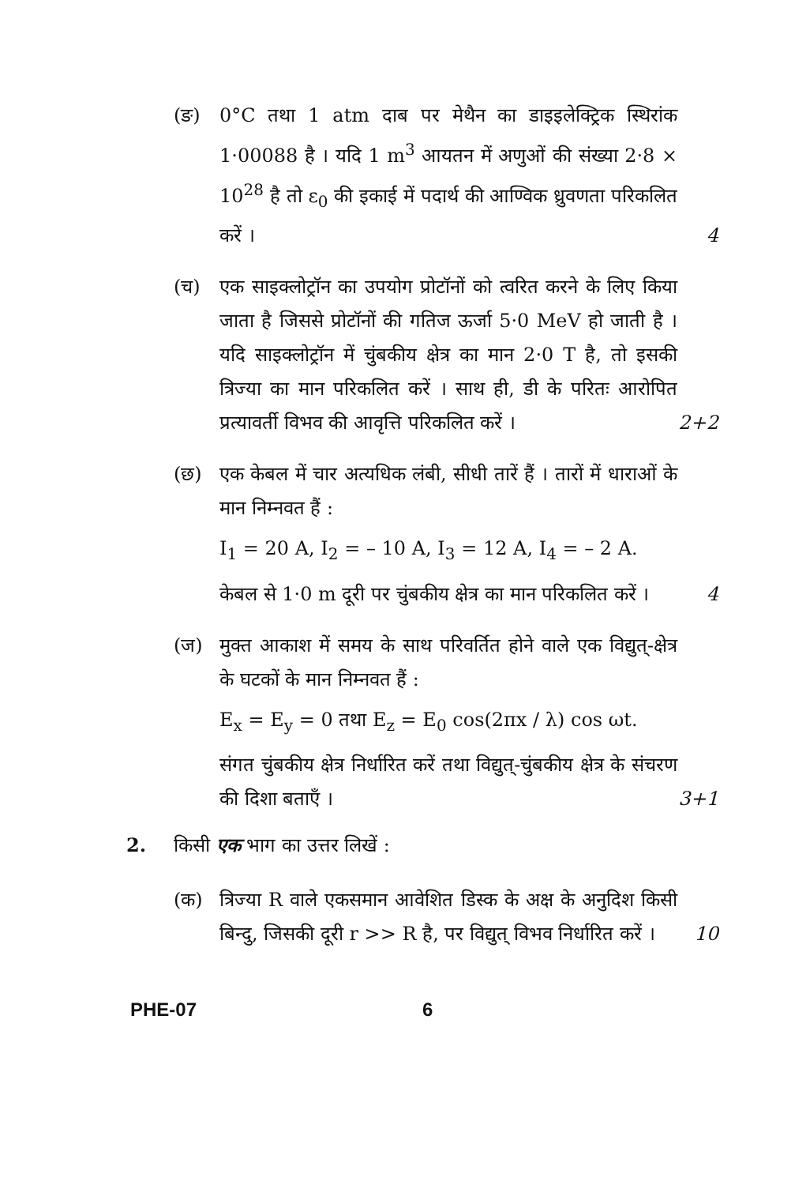(ङ) 0°C तथा 1 atm दाब पर मेथैन का डाइइलेक्ट्रिक स्थिरांक 1·00088 है । यदि 1 m<sup>3</sup> आयतन में अणुओं की संख्या 2·8 × 10<sup>28</sup> है तो ε<sub>0</sub> की इकाई में पदार्थ की आण्विक ध्रुवणता परिकलित करें ।
4
(च) एक साइक्लोट्रॉन का उपयोग प्रोटॉनों को त्वरित करने के लिए किया जाता है जिससे प्रोटॉनों की गतिज ऊर्जा 5·0 MeV हो जाती है । यदि साइक्लोट्रॉन में चुंबकीय क्षेत्र का मान 2·0 T है, तो इसकी त्रिज्या का मान परिकलित करें । साथ ही, डी के परितः आरोपित प्रत्यावर्ती विभव की आवृत्ति परिकलित करें ।
2+2
(छ) एक केबल में चार अत्यधिक लंबी, सीधी तारें हैं । तारों में धाराओं के मान निम्नवत हैं :
I<sub>1</sub> = 20 A, I<sub>2</sub> = – 10 A, I<sub>3</sub> = 12 A, I<sub>4</sub> = – 2 A.
केबल से 1·0 m दूरी पर चुंबकीय क्षेत्र का मान परिकलित करें ।
4
(ज) मुक्त आकाश में समय के साथ परिवर्तित होने वाले एक विद्युत्-क्षेत्र के घटकों के मान निम्नवत हैं :
E<sub>x</sub> = E<sub>y</sub> = 0 तथा E<sub>z</sub> = E<sub>0</sub> cos(2πx / λ) cos ωt.
संगत चुंबकीय क्षेत्र निर्धारित करें तथा विद्युत्-चुंबकीय क्षेत्र के संचरण की दिशा बताएँ ।
3+1
2. किसी एक भाग का उत्तर लिखें :
(क) त्रिज्या R वाले एकसमान आवेशित डिस्क के अक्ष के अनुदिश किसी बिन्दु, जिसकी दूरी r >> R है, पर विद्युत् विभव निर्धारित करें ।
10
PHE-07 6